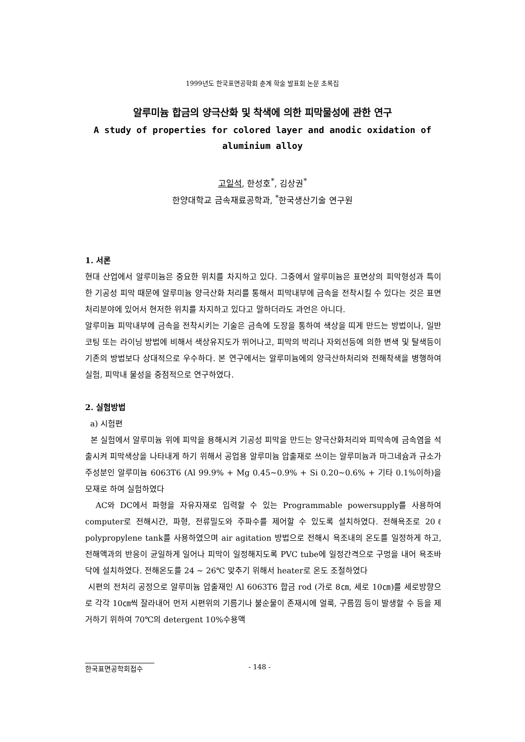1999년도 한국표면공학회 춘계 학술 발표회 논문 초록집
알루미늄 합금의 양극산화 및 착색에 의한 피막물성에 관한 연구
A study of properties for colored layer and anodic oxidation of
aluminium alloy
고일석, 한성호<sup>*</sup>, 김상권<sup>*</sup>
한양대학교 금속재료공학과, <sup>*</sup>한국생산기술 연구원
1. 서론
현대 산업에서 알루미늄은 중요한 위치를 차지하고 있다. 그중에서 알루미늄은 표면상의 피막형성과 특이한 기공성 피막 때문에 알루미늄 양극산화 처리를 통해서 피막내부에 금속을 전착시킬 수 있다는 것은 표면처리분야에 있어서 현저한 위치를 차지하고 있다고 말하더라도 과언은 아니다.
알루미늄 피막내부에 금속을 전착시키는 기술은 금속에 도장을 통하여 색상을 띠게 만드는 방법이나, 일반 코팅 또는 라이닝 방법에 비해서 색상유지도가 뛰어나고, 피막의 박리나 자외선등에 의한 변색 및 탈색등이 기존의 방법보다 상대적으로 우수하다. 본 연구에서는 알루미늄에의 양극산하처리와 전해착색을 병행하여 실험, 피막내 물성을 중점적으로 연구하였다.
2. 실험방법
a) 시험편
본 실험에서 알루미늄 위에 피막을 용해시켜 기공성 피막을 만드는 양극산화처리와 피막속에 금속염을 석출시켜 피막색상을 나타내게 하기 위해서 공업용 알루미늄 압출재로 쓰이는 알루미늄과 마그네슘과 규소가 주성분인 알루미늄 6063T6 (Al 99.9% + Mg 0.45~0.9% + Si 0.20~0.6% + 기타 0.1%이하)을 모재로 하여 실험하였다
AC와 DC에서 파형을 자유자재로 입력할 수 있는 Programmable powersupply를 사용하여 computer로 전해시간, 파형, 전류밀도와 주파수를 제어할 수 있도록 설치하였다. 전해욕조로 20ℓ polypropylene tank를 사용하였으며 air agitation 방법으로 전해시 욕조내의 온도를 일정하게 하고, 전해액과의 반응이 균일하게 일어나 피막이 일정해지도록 PVC tube에 일정간격으로 구멍을 내어 욕조바닥에 설치하였다. 전해온도를 24 ~ 26℃ 맞추기 위해서 heater로 온도 조절하였다
시편의 전처리 공정으로 알루미늄 압출재인 Al 6063T6 합금 rod (가로 8㎝, 세로 10㎝)를 세로방향으로 각각 10㎝씩 잘라내어 먼저 시편위의 기름기나 불순물이 존재시에 얼룩, 구름낌 등이 발생할 수 등을 제거하기 위하여 70℃의 detergent 10%수용액
한국표면공학회접수 - 148 -